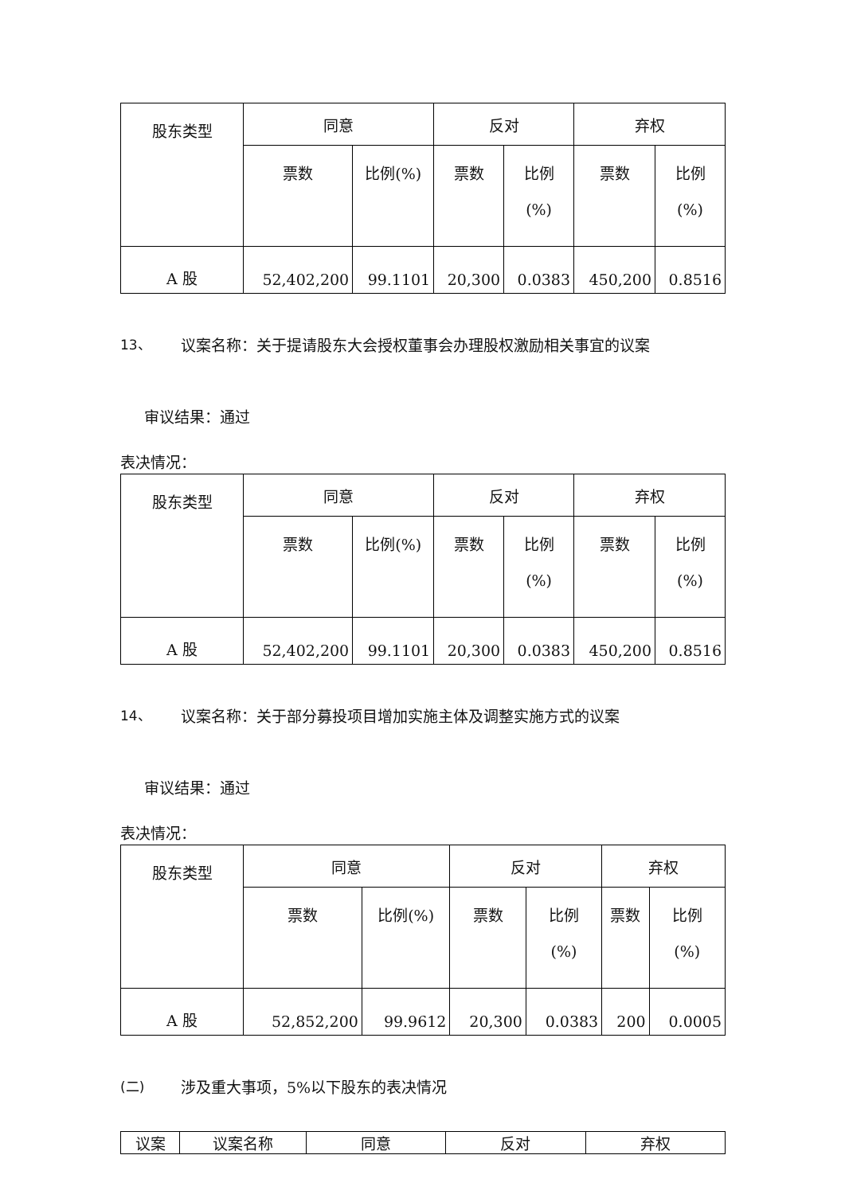| 股东类型 | 同意 | | 反对 | | 弃权 | |
| --- | --- | --- | --- | --- | --- | --- |
| | 票数 | 比例(%) | 票数 | 比例 (%) | 票数 | 比例 (%) |
| A 股 | 52,402,200 | 99.1101 | 20,300 | 0.0383 | 450,200 | 0.8516 |
13、 议案名称：关于提请股东大会授权董事会办理股权激励相关事宜的议案
审议结果：通过
表决情况：
| 股东类型 | 同意 | | 反对 | | 弃权 | |
| --- | --- | --- | --- | --- | --- | --- |
| | 票数 | 比例(%) | 票数 | 比例 (%) | 票数 | 比例 (%) |
| A 股 | 52,402,200 | 99.1101 | 20,300 | 0.0383 | 450,200 | 0.8516 |
14、 议案名称：关于部分募投项目增加实施主体及调整实施方式的议案
审议结果：通过
表决情况：
| 股东类型 | 同意 | | 反对 | | 弃权 | |
| --- | --- | --- | --- | --- | --- | --- |
| | 票数 | 比例(%) | 票数 | 比例 (%) | 票数 | 比例 (%) |
| A 股 | 52,852,200 | 99.9612 | 20,300 | 0.0383 | 200 | 0.0005 |
(二) 涉及重大事项，5%以下股东的表决情况
| 议案 | 议案名称 | 同意 | 反对 | 弃权 |